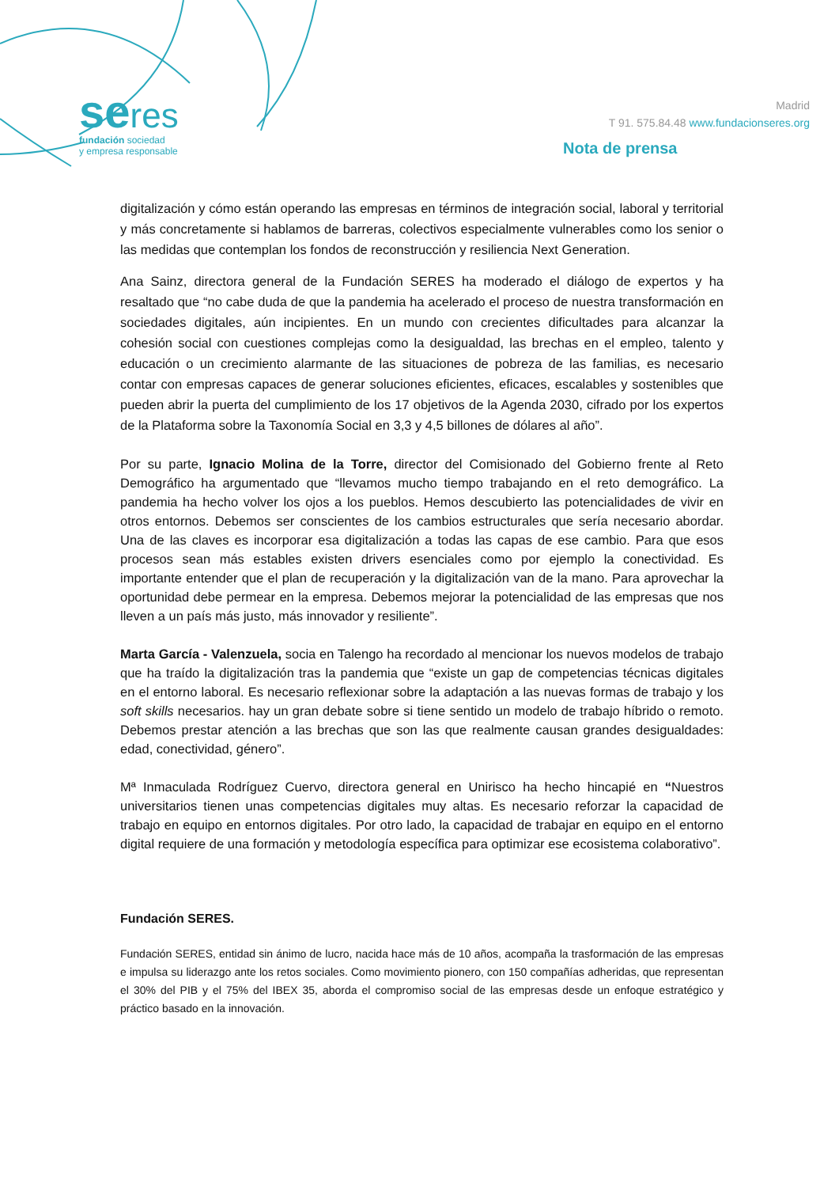seres
fundación sociedad
y empresa responsable
Madrid
T 91. 575.84.48 www.fundacionseres.org
Nota de prensa
digitalización y cómo están operando las empresas en términos de integración social, laboral y territorial y más concretamente si hablamos de barreras, colectivos especialmente vulnerables como los senior o las medidas que contemplan los fondos de reconstrucción y resiliencia Next Generation.
Ana Sainz, directora general de la Fundación SERES ha moderado el diálogo de expertos y ha resaltado que “no cabe duda de que la pandemia ha acelerado el proceso de nuestra transformación en sociedades digitales, aún incipientes. En un mundo con crecientes dificultades para alcanzar la cohesión social con cuestiones complejas como la desigualdad, las brechas en el empleo, talento y educación o un crecimiento alarmante de las situaciones de pobreza de las familias, es necesario contar con empresas capaces de generar soluciones eficientes, eficaces, escalables y sostenibles que pueden abrir la puerta del cumplimiento de los 17 objetivos de la Agenda 2030, cifrado por los expertos de la Plataforma sobre la Taxonomía Social en 3,3 y 4,5 billones de dólares al año”.
Por su parte, Ignacio Molina de la Torre, director del Comisionado del Gobierno frente al Reto Demográfico ha argumentado que “llevamos mucho tiempo trabajando en el reto demográfico. La pandemia ha hecho volver los ojos a los pueblos. Hemos descubierto las potencialidades de vivir en otros entornos. Debemos ser conscientes de los cambios estructurales que sería necesario abordar. Una de las claves es incorporar esa digitalización a todas las capas de ese cambio. Para que esos procesos sean más estables existen drivers esenciales como por ejemplo la conectividad. Es importante entender que el plan de recuperación y la digitalización van de la mano. Para aprovechar la oportunidad debe permear en la empresa. Debemos mejorar la potencialidad de las empresas que nos lleven a un país más justo, más innovador y resiliente”.
Marta García - Valenzuela, socia en Talengo ha recordado al mencionar los nuevos modelos de trabajo que ha traído la digitalización tras la pandemia que “existe un gap de competencias técnicas digitales en el entorno laboral. Es necesario reflexionar sobre la adaptación a las nuevas formas de trabajo y los soft skills necesarios. hay un gran debate sobre si tiene sentido un modelo de trabajo híbrido o remoto. Debemos prestar atención a las brechas que son las que realmente causan grandes desigualdades: edad, conectividad, género”.
Mª Inmaculada Rodríguez Cuervo, directora general en Unirisco ha hecho hincapié en “Nuestros universitarios tienen unas competencias digitales muy altas. Es necesario reforzar la capacidad de trabajo en equipo en entornos digitales. Por otro lado, la capacidad de trabajar en equipo en el entorno digital requiere de una formación y metodología específica para optimizar ese ecosistema colaborativo”.
Fundación SERES.
Fundación SERES, entidad sin ánimo de lucro, nacida hace más de 10 años, acompaña la trasformación de las empresas e impulsa su liderazgo ante los retos sociales. Como movimiento pionero, con 150 compañías adheridas, que representan el 30% del PIB y el 75% del IBEX 35, aborda el compromiso social de las empresas desde un enfoque estratégico y práctico basado en la innovación.